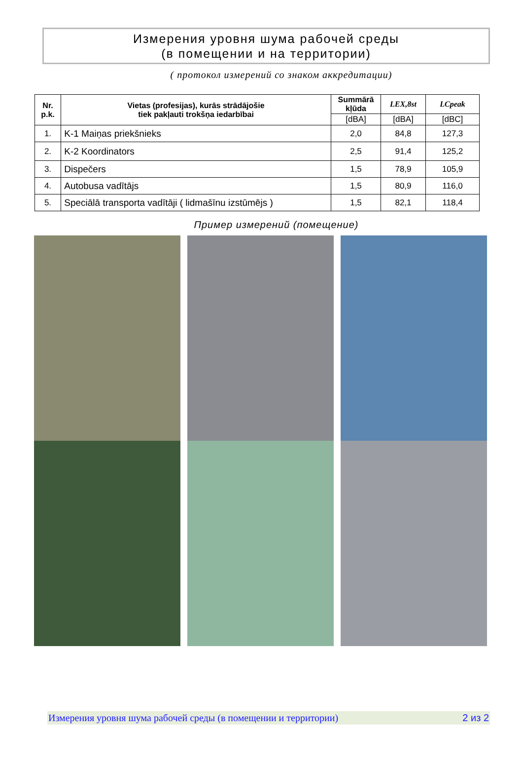Измерения уровня шума рабочей среды
(в помещении и на территории)
( протокол измерений со знаком аккредитации)
| Nr. p.k. | Vietas (profesijas), kurās strādājošie tiek pakļauti trokšņa iedarbībai | Summārā kļūda | LEX,8st | LCpeak |
| --- | --- | --- | --- | --- |
| | | [dBA] | [dBA] | [dBC] |
| 1. | K-1 Maiņas priekšnieks | 2,0 | 84,8 | 127,3 |
| 2. | K-2 Koordinators | 2,5 | 91,4 | 125,2 |
| 3. | Dispečers | 1,5 | 78,9 | 105,9 |
| 4. | Autobusa vadītājs | 1,5 | 80,9 | 116,0 |
| 5. | Speciālā transporta vadītāji ( lidmašīnu izstūmējs ) | 1,5 | 82,1 | 118,4 |
Пример измерений (помещение)
Измерения уровня шума рабочей среды (в помещении и территории) 2 из 2